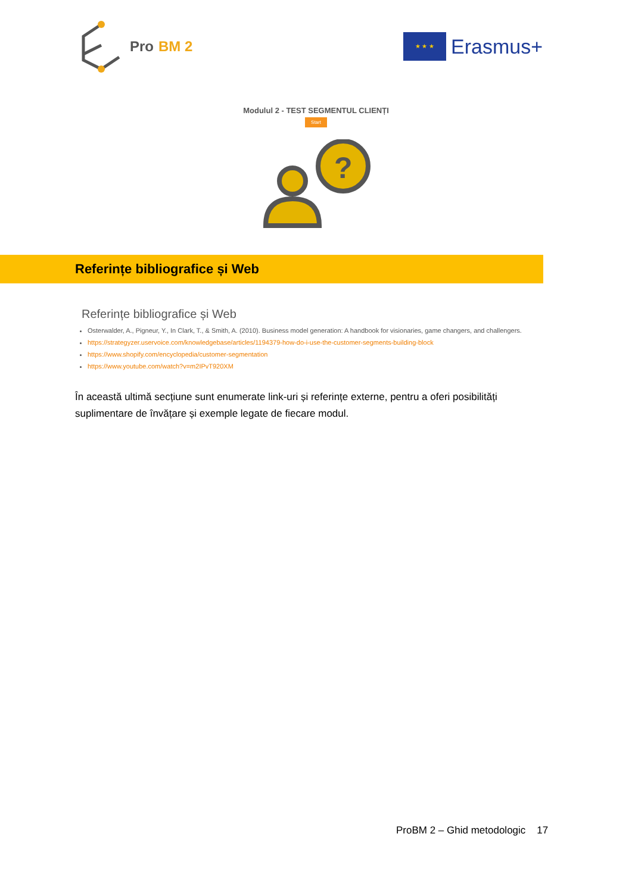Pro BM 2
★ ★ ★
Erasmus+
Modulul 2 - TEST SEGMENTUL CLIENȚI
Start
?
Referințe bibliografice și Web
Referințe bibliografice și Web
Osterwalder, A., Pigneur, Y., In Clark, T., & Smith, A. (2010). Business model generation: A handbook for visionaries, game changers, and challengers.
https://strategyzer.uservoice.com/knowledgebase/articles/1194379-how-do-i-use-the-customer-segments-building-block
https://www.shopify.com/encyclopedia/customer-segmentation
https://www.youtube.com/watch?v=m2IPvT920XM
În această ultimă secțiune sunt enumerate link-uri și referințe externe, pentru a oferi posibilități suplimentare de învățare și exemple legate de fiecare modul.
ProBM 2 – Ghid metodologic 17